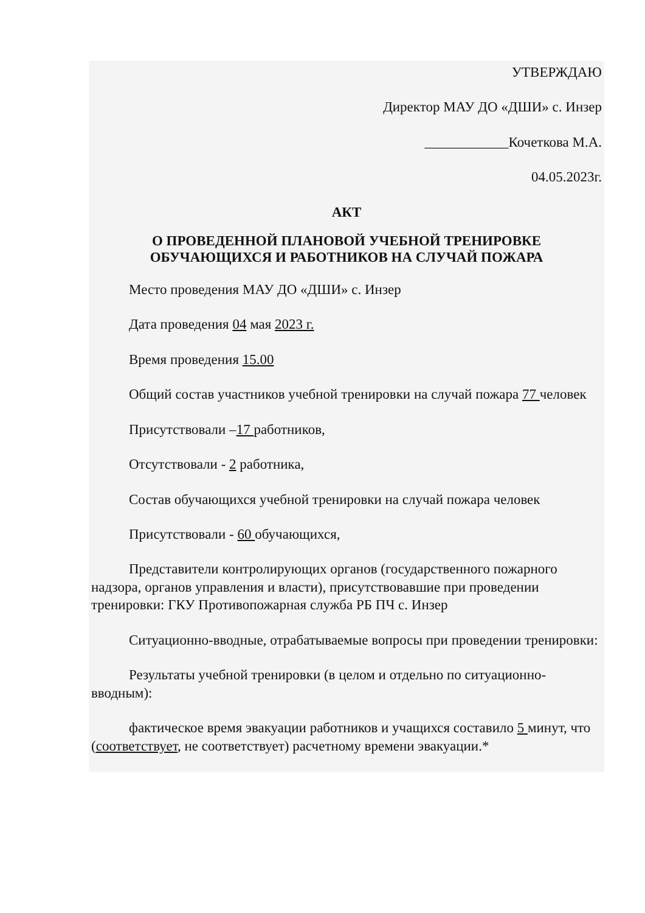УТВЕРЖДАЮ
Директор МАУ ДО «ДШИ» с. Инзер
____________Кочеткова М.А.
04.05.2023г.
АКТ
О ПРОВЕДЕННОЙ ПЛАНОВОЙ УЧЕБНОЙ ТРЕНИРОВКЕ
ОБУЧАЮЩИХСЯ И РАБОТНИКОВ НА СЛУЧАЙ ПОЖАРА
Место проведения МАУ ДО «ДШИ» с. Инзер
Дата проведения 04 мая 2023 г.
Время проведения 15.00
Общий состав участников учебной тренировки на случай пожара 77 человек
Присутствовали –17 работников,
Отсутствовали - 2 работника,
Состав обучающихся учебной тренировки на случай пожара человек
Присутствовали - 60 обучающихся,
Представители контролирующих органов (государственного пожарного надзора, органов управления и власти), присутствовавшие при проведении тренировки: ГКУ Противопожарная служба РБ ПЧ с. Инзер
Ситуационно-вводные, отрабатываемые вопросы при проведении тренировки:
Результаты учебной тренировки (в целом и отдельно по ситуационно-вводным):
фактическое время эвакуации работников и учащихся составило 5 минут, что (соответствует, не соответствует) расчетному времени эвакуации.*